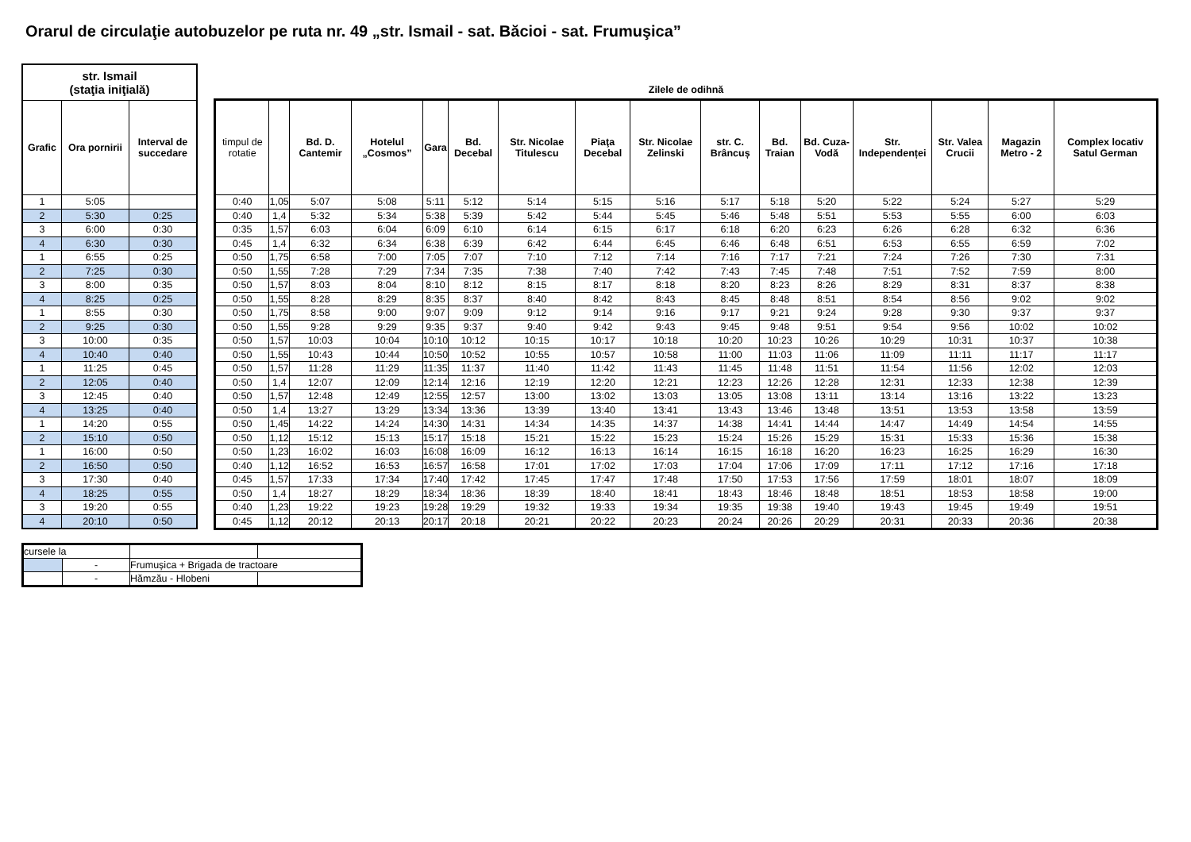Orarul de circulaţie autobuzelor pe ruta nr. 49 „str. Ismail - sat. Băcioi - sat. Frumuşica”
| str. Ismail (staţia iniţială) | | |
| Grafic | Ora pornirii | Interval de succedare |
| 1 | 5:05 | |
| 2 | 5:30 | 0:25 |
| 3 | 6:00 | 0:30 |
| 4 | 6:30 | 0:30 |
| 1 | 6:55 | 0:25 |
| 2 | 7:25 | 0:30 |
| 3 | 8:00 | 0:35 |
| 4 | 8:25 | 0:25 |
| 1 | 8:55 | 0:30 |
| 2 | 9:25 | 0:30 |
| 3 | 10:00 | 0:35 |
| 4 | 10:40 | 0:40 |
| 1 | 11:25 | 0:45 |
| 2 | 12:05 | 0:40 |
| 3 | 12:45 | 0:40 |
| 4 | 13:25 | 0:40 |
| 1 | 14:20 | 0:55 |
| 2 | 15:10 | 0:50 |
| 1 | 16:00 | 0:50 |
| 2 | 16:50 | 0:50 |
| 3 | 17:30 | 0:40 |
| 4 | 18:25 | 0:55 |
| 3 | 19:20 | 0:55 |
| 4 | 20:10 | 0:50 |
Zilele de odihnă
| timpul de rotatie | | Bd. D. Cantemir | Hotelul „Cosmos” | Gara | Bd. Decebal | Str. Nicolae Titulescu | Piaţa Decebal | Str. Nicolae Zelinski | str. C. Brâncuș | Bd. Traian | Bd. Cuza-Vodă | Str. Independenței | Str. Valea Crucii | Magazin Metro - 2 | Complex locativ Satul German |
| --- | --- | --- | --- | --- | --- | --- | --- | --- | --- | --- | --- | --- | --- | --- | --- |
| 0:40 | 1,05 | 5:07 | 5:08 | 5:11 | 5:12 | 5:14 | 5:15 | 5:16 | 5:17 | 5:18 | 5:20 | 5:22 | 5:24 | 5:27 | 5:29 |
| 0:40 | 1,4 | 5:32 | 5:34 | 5:38 | 5:39 | 5:42 | 5:44 | 5:45 | 5:46 | 5:48 | 5:51 | 5:53 | 5:55 | 6:00 | 6:03 |
| 0:35 | 1,57 | 6:03 | 6:04 | 6:09 | 6:10 | 6:14 | 6:15 | 6:17 | 6:18 | 6:20 | 6:23 | 6:26 | 6:28 | 6:32 | 6:36 |
| 0:45 | 1,4 | 6:32 | 6:34 | 6:38 | 6:39 | 6:42 | 6:44 | 6:45 | 6:46 | 6:48 | 6:51 | 6:53 | 6:55 | 6:59 | 7:02 |
| 0:50 | 1,75 | 6:58 | 7:00 | 7:05 | 7:07 | 7:10 | 7:12 | 7:14 | 7:16 | 7:17 | 7:21 | 7:24 | 7:26 | 7:30 | 7:31 |
| 0:50 | 1,55 | 7:28 | 7:29 | 7:34 | 7:35 | 7:38 | 7:40 | 7:42 | 7:43 | 7:45 | 7:48 | 7:51 | 7:52 | 7:59 | 8:00 |
| 0:50 | 1,57 | 8:03 | 8:04 | 8:10 | 8:12 | 8:15 | 8:17 | 8:18 | 8:20 | 8:23 | 8:26 | 8:29 | 8:31 | 8:37 | 8:38 |
| 0:50 | 1,55 | 8:28 | 8:29 | 8:35 | 8:37 | 8:40 | 8:42 | 8:43 | 8:45 | 8:48 | 8:51 | 8:54 | 8:56 | 9:02 | 9:02 |
| 0:50 | 1,75 | 8:58 | 9:00 | 9:07 | 9:09 | 9:12 | 9:14 | 9:16 | 9:17 | 9:21 | 9:24 | 9:28 | 9:30 | 9:37 | 9:37 |
| 0:50 | 1,55 | 9:28 | 9:29 | 9:35 | 9:37 | 9:40 | 9:42 | 9:43 | 9:45 | 9:48 | 9:51 | 9:54 | 9:56 | 10:02 | 10:02 |
| 0:50 | 1,57 | 10:03 | 10:04 | 10:10 | 10:12 | 10:15 | 10:17 | 10:18 | 10:20 | 10:23 | 10:26 | 10:29 | 10:31 | 10:37 | 10:38 |
| 0:50 | 1,55 | 10:43 | 10:44 | 10:50 | 10:52 | 10:55 | 10:57 | 10:58 | 11:00 | 11:03 | 11:06 | 11:09 | 11:11 | 11:17 | 11:17 |
| 0:50 | 1,57 | 11:28 | 11:29 | 11:35 | 11:37 | 11:40 | 11:42 | 11:43 | 11:45 | 11:48 | 11:51 | 11:54 | 11:56 | 12:02 | 12:03 |
| 0:50 | 1,4 | 12:07 | 12:09 | 12:14 | 12:16 | 12:19 | 12:20 | 12:21 | 12:23 | 12:26 | 12:28 | 12:31 | 12:33 | 12:38 | 12:39 |
| 0:50 | 1,57 | 12:48 | 12:49 | 12:55 | 12:57 | 13:00 | 13:02 | 13:03 | 13:05 | 13:08 | 13:11 | 13:14 | 13:16 | 13:22 | 13:23 |
| 0:50 | 1,4 | 13:27 | 13:29 | 13:34 | 13:36 | 13:39 | 13:40 | 13:41 | 13:43 | 13:46 | 13:48 | 13:51 | 13:53 | 13:58 | 13:59 |
| 0:50 | 1,45 | 14:22 | 14:24 | 14:30 | 14:31 | 14:34 | 14:35 | 14:37 | 14:38 | 14:41 | 14:44 | 14:47 | 14:49 | 14:54 | 14:55 |
| 0:50 | 1,12 | 15:12 | 15:13 | 15:17 | 15:18 | 15:21 | 15:22 | 15:23 | 15:24 | 15:26 | 15:29 | 15:31 | 15:33 | 15:36 | 15:38 |
| 0:50 | 1,23 | 16:02 | 16:03 | 16:08 | 16:09 | 16:12 | 16:13 | 16:14 | 16:15 | 16:18 | 16:20 | 16:23 | 16:25 | 16:29 | 16:30 |
| 0:40 | 1,12 | 16:52 | 16:53 | 16:57 | 16:58 | 17:01 | 17:02 | 17:03 | 17:04 | 17:06 | 17:09 | 17:11 | 17:12 | 17:16 | 17:18 |
| 0:45 | 1,57 | 17:33 | 17:34 | 17:40 | 17:42 | 17:45 | 17:47 | 17:48 | 17:50 | 17:53 | 17:56 | 17:59 | 18:01 | 18:07 | 18:09 |
| 0:50 | 1,4 | 18:27 | 18:29 | 18:34 | 18:36 | 18:39 | 18:40 | 18:41 | 18:43 | 18:46 | 18:48 | 18:51 | 18:53 | 18:58 | 19:00 |
| 0:40 | 1,23 | 19:22 | 19:23 | 19:28 | 19:29 | 19:32 | 19:33 | 19:34 | 19:35 | 19:38 | 19:40 | 19:43 | 19:45 | 19:49 | 19:51 |
| 0:45 | 1,12 | 20:12 | 20:13 | 20:17 | 20:18 | 20:21 | 20:22 | 20:23 | 20:24 | 20:26 | 20:29 | 20:31 | 20:33 | 20:36 | 20:38 |
| cursele la | | | |
| | - | Frumușica + Brigada de tractoare | |
| | - | Hămzău - Hlobeni | |